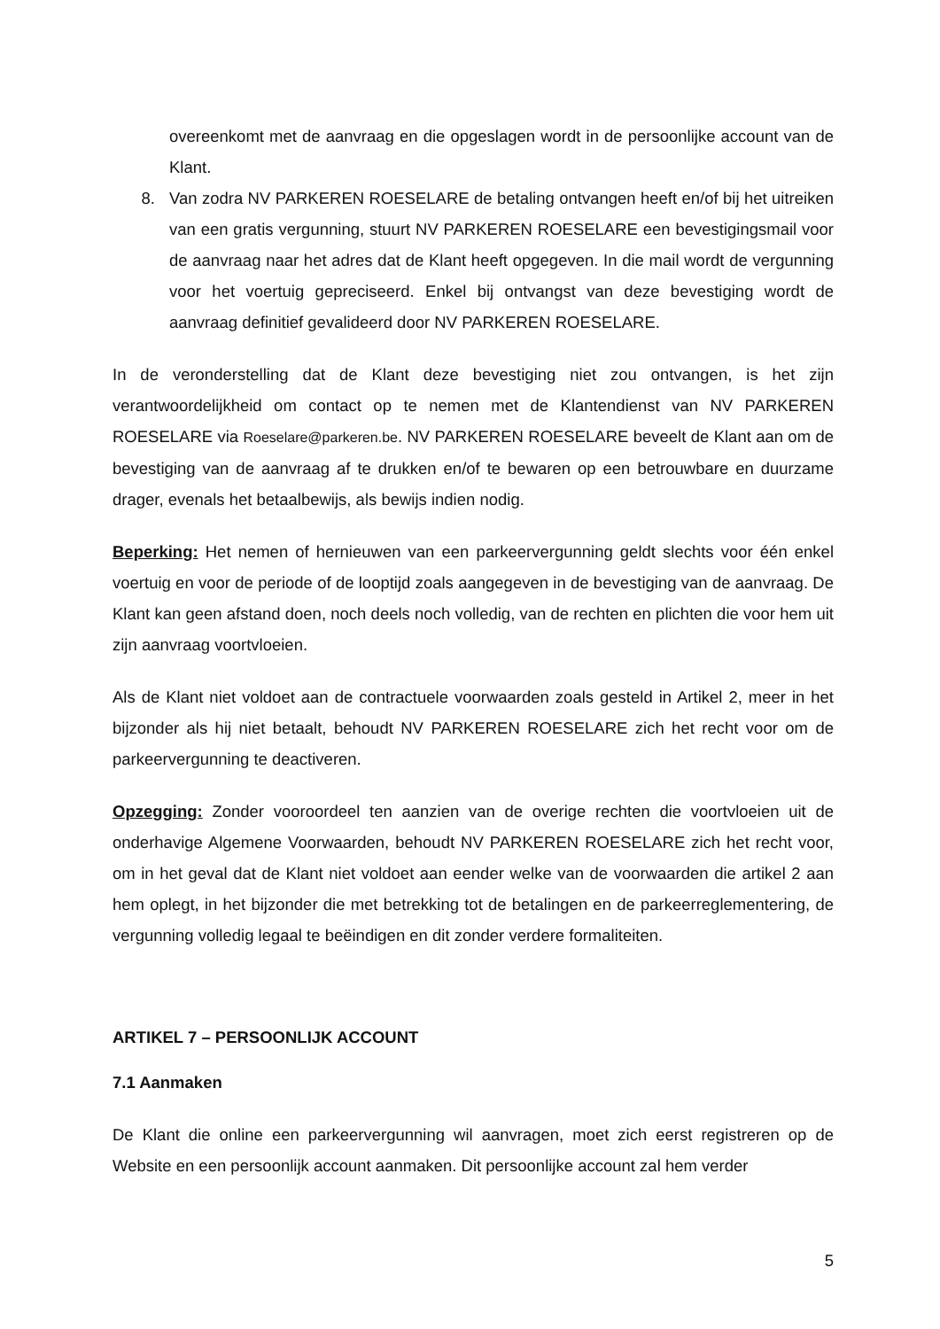overeenkomt met de aanvraag en die opgeslagen wordt in de persoonlijke account van de Klant.
8. Van zodra NV PARKEREN ROESELARE de betaling ontvangen heeft en/of bij het uitreiken van een gratis vergunning, stuurt NV PARKEREN ROESELARE een bevestigingsmail voor de aanvraag naar het adres dat de Klant heeft opgegeven. In die mail wordt de vergunning voor het voertuig gepreciseerd. Enkel bij ontvangst van deze bevestiging wordt de aanvraag definitief gevalideerd door NV PARKEREN ROESELARE.
In de veronderstelling dat de Klant deze bevestiging niet zou ontvangen, is het zijn verantwoordelijkheid om contact op te nemen met de Klantendienst van NV PARKEREN ROESELARE via Roeselare@parkeren.be. NV PARKEREN ROESELARE beveelt de Klant aan om de bevestiging van de aanvraag af te drukken en/of te bewaren op een betrouwbare en duurzame drager, evenals het betaalbewijs, als bewijs indien nodig.
Beperking: Het nemen of hernieuwen van een parkeervergunning geldt slechts voor één enkel voertuig en voor de periode of de looptijd zoals aangegeven in de bevestiging van de aanvraag. De Klant kan geen afstand doen, noch deels noch volledig, van de rechten en plichten die voor hem uit zijn aanvraag voortvloeien.
Als de Klant niet voldoet aan de contractuele voorwaarden zoals gesteld in Artikel 2, meer in het bijzonder als hij niet betaalt, behoudt NV PARKEREN ROESELARE zich het recht voor om de parkeervergunning te deactiveren.
Opzegging: Zonder vooroordeel ten aanzien van de overige rechten die voortvloeien uit de onderhavige Algemene Voorwaarden, behoudt NV PARKEREN ROESELARE zich het recht voor, om in het geval dat de Klant niet voldoet aan eender welke van de voorwaarden die artikel 2 aan hem oplegt, in het bijzonder die met betrekking tot de betalingen en de parkeerreglementering, de vergunning volledig legaal te beëindigen en dit zonder verdere formaliteiten.
ARTIKEL 7 – PERSOONLIJK ACCOUNT
7.1 Aanmaken
De Klant die online een parkeervergunning wil aanvragen, moet zich eerst registreren op de Website en een persoonlijk account aanmaken. Dit persoonlijke account zal hem verder
5